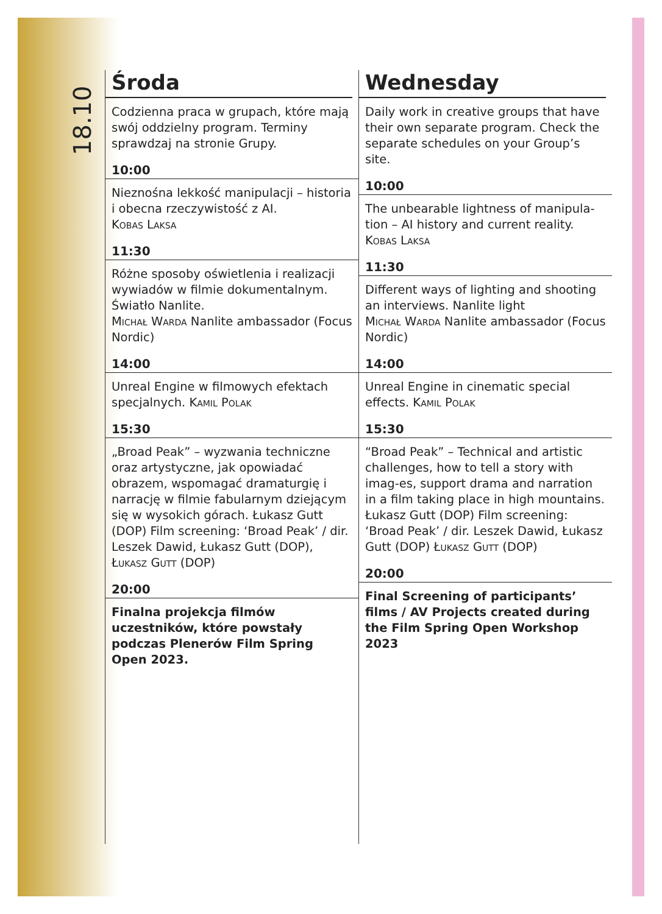18.10
Środa
Codzienna praca w grupach, które mają swój oddzielny program. Terminy sprawdzaj na stronie Grupy.
10:00
Nieznośna lekkość manipulacji – historia i obecna rzeczywistość z AI.
Kobas Laksa
11:30
Różne sposoby oświetlenia i realizacji wywiadów w filmie dokumentalnym. Światło Nanlite.
Michał Warda Nanlite ambassador (Focus Nordic)
14:00
Unreal Engine w filmowych efektach specjalnych. Kamil Polak
15:30
„Broad Peak” – wyzwania techniczne oraz artystyczne, jak opowiadać obrazem, wspomagać dramaturgię i narrację w filmie fabularnym dziejącym się w wysokich górach. Łukasz Gutt (DOP) Film screening: ‘Broad Peak’ / dir. Leszek Dawid, Łukasz Gutt (DOP), Łukasz Gutt (DOP)
20:00
Finalna projekcja filmów uczestników, które powstały podczas Plenerów Film Spring Open 2023.
Wednesday
Daily work in creative groups that have their own separate program. Check the separate schedules on your Group’s site.
10:00
The unbearable lightness of manipula-tion – AI history and current reality.
Kobas Laksa
11:30
Different ways of lighting and shooting an interviews. Nanlite light
Michał Warda Nanlite ambassador (Focus Nordic)
14:00
Unreal Engine in cinematic special effects. Kamil Polak
15:30
“Broad Peak” – Technical and artistic challenges, how to tell a story with imag-es, support drama and narration in a film taking place in high mountains. Łukasz Gutt (DOP) Film screening: ‘Broad Peak’ / dir. Leszek Dawid, Łukasz Gutt (DOP) Łukasz Gutt (DOP)
20:00
Final Screening of participants’ films / AV Projects created during the Film Spring Open Workshop 2023